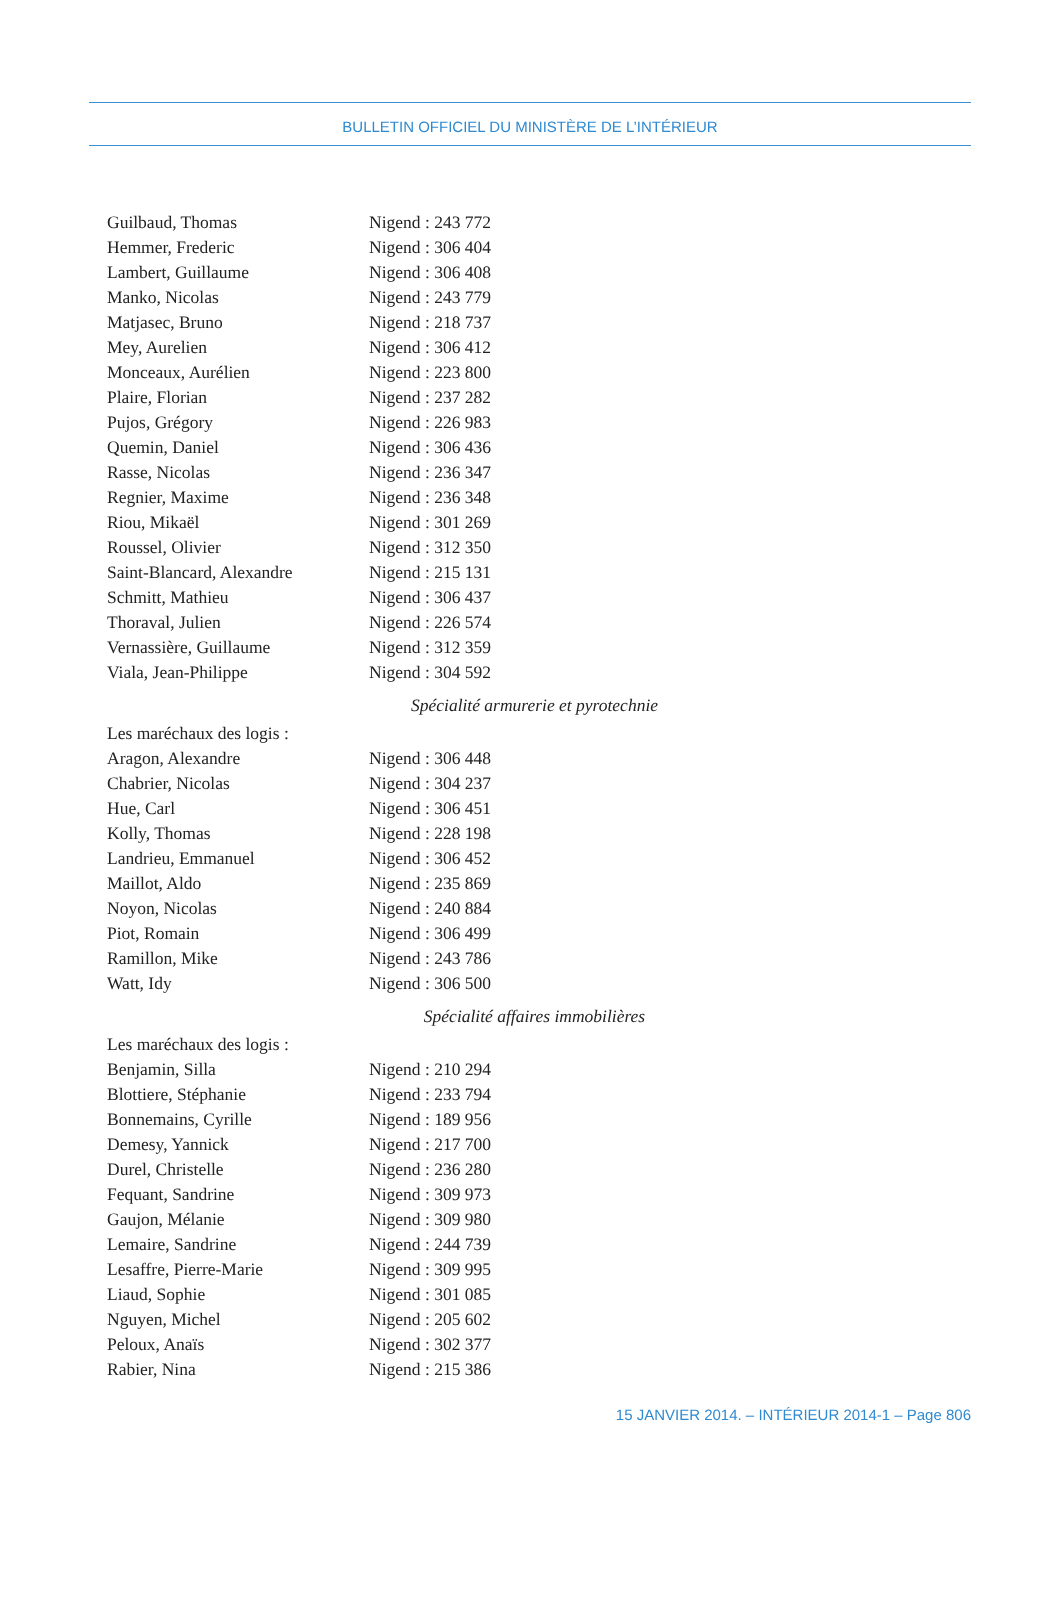BULLETIN OFFICIEL DU MINISTÈRE DE L’INTÉRIEUR
Guilbaud, Thomas Nigend : 243 772
Hemmer, Frederic Nigend : 306 404
Lambert, Guillaume Nigend : 306 408
Manko, Nicolas Nigend : 243 779
Matjasec, Bruno Nigend : 218 737
Mey, Aurelien Nigend : 306 412
Monceaux, Aurélien Nigend : 223 800
Plaire, Florian Nigend : 237 282
Pujos, Grégory Nigend : 226 983
Quemin, Daniel Nigend : 306 436
Rasse, Nicolas Nigend : 236 347
Regnier, Maxime Nigend : 236 348
Riou, Mikaël Nigend : 301 269
Roussel, Olivier Nigend : 312 350
Saint-Blancard, Alexandre Nigend : 215 131
Schmitt, Mathieu Nigend : 306 437
Thoraval, Julien Nigend : 226 574
Vernassière, Guillaume Nigend : 312 359
Viala, Jean-Philippe Nigend : 304 592
Spécialité armurerie et pyrotechnie
Les maréchaux des logis :
Aragon, Alexandre Nigend : 306 448
Chabrier, Nicolas Nigend : 304 237
Hue, Carl Nigend : 306 451
Kolly, Thomas Nigend : 228 198
Landrieu, Emmanuel Nigend : 306 452
Maillot, Aldo Nigend : 235 869
Noyon, Nicolas Nigend : 240 884
Piot, Romain Nigend : 306 499
Ramillon, Mike Nigend : 243 786
Watt, Idy Nigend : 306 500
Spécialité affaires immobilières
Les maréchaux des logis :
Benjamin, Silla Nigend : 210 294
Blottiere, Stéphanie Nigend : 233 794
Bonnemains, Cyrille Nigend : 189 956
Demesy, Yannick Nigend : 217 700
Durel, Christelle Nigend : 236 280
Fequant, Sandrine Nigend : 309 973
Gaujon, Mélanie Nigend : 309 980
Lemaire, Sandrine Nigend : 244 739
Lesaffre, Pierre-Marie Nigend : 309 995
Liaud, Sophie Nigend : 301 085
Nguyen, Michel Nigend : 205 602
Peloux, Anaïs Nigend : 302 377
Rabier, Nina Nigend : 215 386
15 JANVIER 2014. – INTÉRIEUR 2014-1 – Page 806